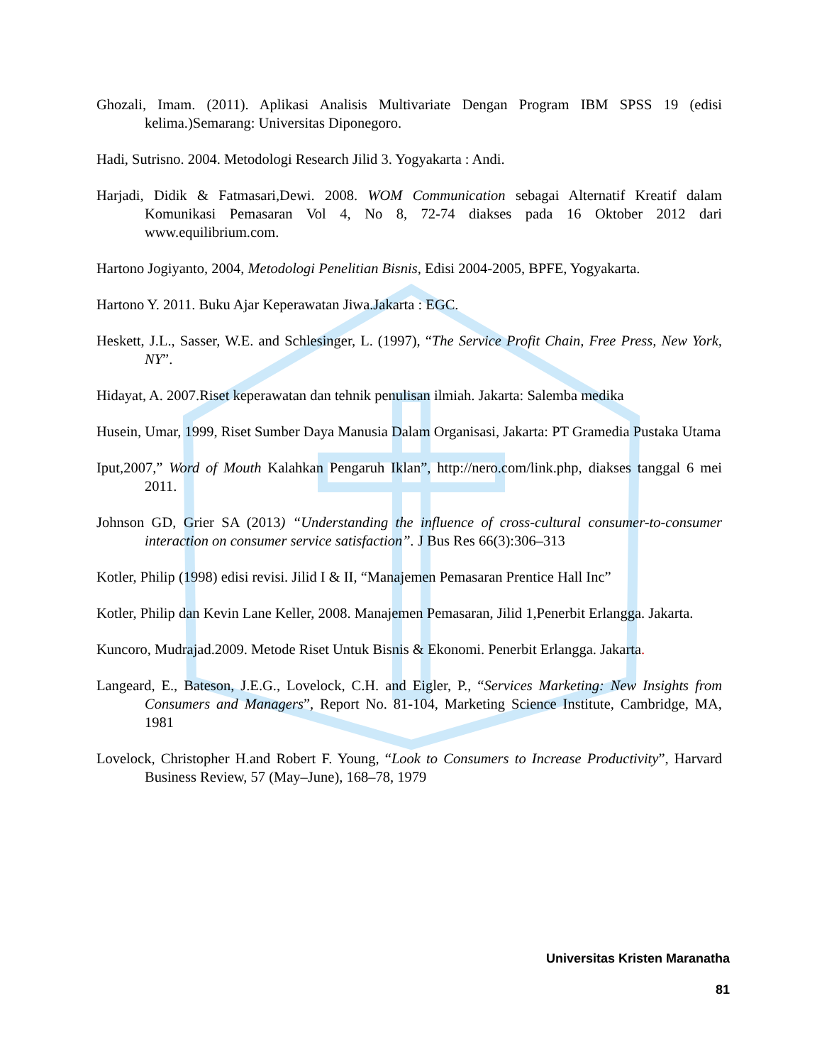Ghozali, Imam. (2011). Aplikasi Analisis Multivariate Dengan Program IBM SPSS 19 (edisi kelima.)Semarang: Universitas Diponegoro.
Hadi, Sutrisno. 2004. Metodologi Research Jilid 3. Yogyakarta : Andi.
Harjadi, Didik & Fatmasari,Dewi. 2008. WOM Communication sebagai Alternatif Kreatif dalam Komunikasi Pemasaran Vol 4, No 8, 72-74 diakses pada 16 Oktober 2012 dari www.equilibrium.com.
Hartono Jogiyanto, 2004, Metodologi Penelitian Bisnis, Edisi 2004-2005, BPFE, Yogyakarta.
Hartono Y. 2011. Buku Ajar Keperawatan Jiwa.Jakarta : EGC.
Heskett, J.L., Sasser, W.E. and Schlesinger, L. (1997), “The Service Profit Chain, Free Press, New York, NY”.
Hidayat, A. 2007.Riset keperawatan dan tehnik penulisan ilmiah. Jakarta: Salemba medika
Husein, Umar, 1999, Riset Sumber Daya Manusia Dalam Organisasi, Jakarta: PT Gramedia Pustaka Utama
Iput,2007,” Word of Mouth Kalahkan Pengaruh Iklan”, http://nero.com/link.php, diakses tanggal 6 mei 2011.
Johnson GD, Grier SA (2013) “Understanding the influence of cross-cultural consumer-to-consumer interaction on consumer service satisfaction”. J Bus Res 66(3):306–313
Kotler, Philip (1998) edisi revisi. Jilid I & II, “Manajemen Pemasaran Prentice Hall Inc”
Kotler, Philip dan Kevin Lane Keller, 2008. Manajemen Pemasaran, Jilid 1,Penerbit Erlangga. Jakarta.
Kuncoro, Mudrajad.2009. Metode Riset Untuk Bisnis & Ekonomi. Penerbit Erlangga. Jakarta.
Langeard, E., Bateson, J.E.G., Lovelock, C.H. and Eigler, P., “Services Marketing: New Insights from Consumers and Managers”, Report No. 81-104, Marketing Science Institute, Cambridge, MA, 1981
Lovelock, Christopher H.and Robert F. Young, “Look to Consumers to Increase Productivity”, Harvard Business Review, 57 (May–June), 168–78, 1979
Universitas Kristen Maranatha
81